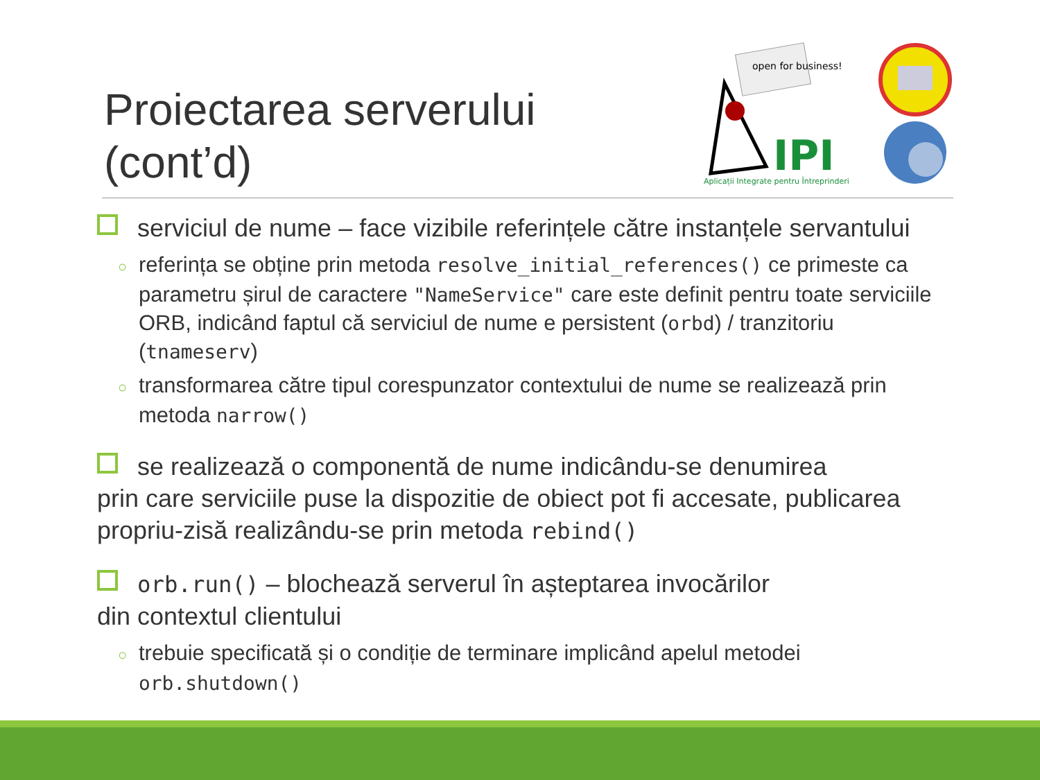Proiectarea serverului
(cont’d)
open for business!
IPI
Aplicații Integrate pentru Întreprinderi
serviciul de nume – face vizibile referințele către instanțele servantului
○ referința se obține prin metoda resolve_initial_references() ce primeste ca parametru șirul de caractere "NameService" care este definit pentru toate serviciile ORB, indicând faptul că serviciul de nume e persistent (orbd) / tranzitoriu (tnameserv)
○ transformarea către tipul corespunzator contextului de nume se realizează prin metoda narrow()
se realizează o componentă de nume indicându-se denumirea
prin care serviciile puse la dispozitie de obiect pot fi accesate, publicarea propriu-zisă realizându-se prin metoda rebind()
orb.run() – blochează serverul în așteptarea invocărilor
din contextul clientului
○ trebuie specificată și o condiție de terminare implicând apelul metodei orb.shutdown()